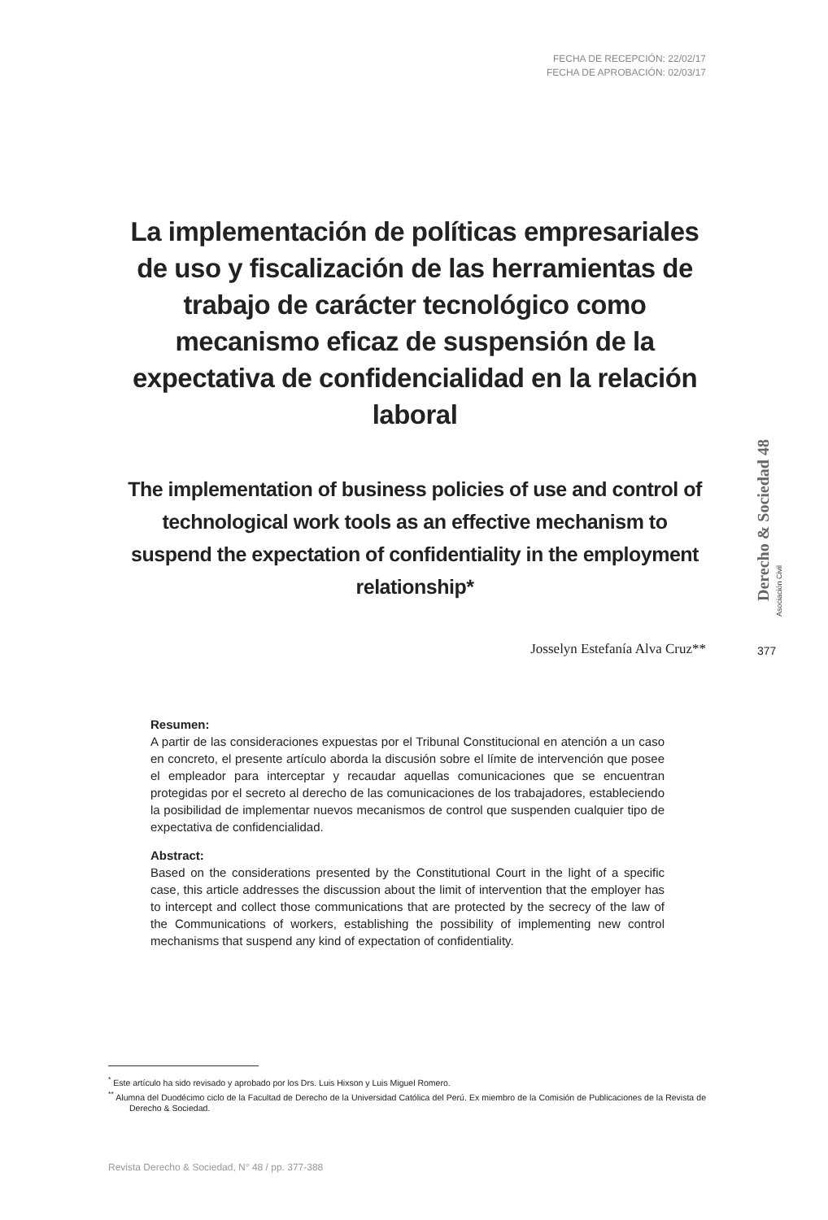FECHA DE RECEPCIÓN: 22/02/17
FECHA DE APROBACIÓN: 02/03/17
La implementación de políticas empresariales de uso y fiscalización de las herramientas de trabajo de carácter tecnológico como mecanismo eficaz de suspensión de la expectativa de confidencialidad en la relación laboral
The implementation of business policies of use and control of technological work tools as an effective mechanism to suspend the expectation of confidentiality in the employment relationship*
Josselyn Estefanía Alva Cruz**
Resumen:
A partir de las consideraciones expuestas por el Tribunal Constitucional en atención a un caso en concreto, el presente artículo aborda la discusión sobre el límite de intervención que posee el empleador para interceptar y recaudar aquellas comunicaciones que se encuentran protegidas por el secreto al derecho de las comunicaciones de los trabajadores, estableciendo la posibilidad de implementar nuevos mecanismos de control que suspenden cualquier tipo de expectativa de confidencialidad.
Abstract:
Based on the considerations presented by the Constitutional Court in the light of a specific case, this article addresses the discussion about the limit of intervention that the employer has to intercept and collect those communications that are protected by the secrecy of the law of the Communications of workers, establishing the possibility of implementing new control mechanisms that suspend any kind of expectation of confidentiality.
Derecho & Sociedad 48
Asociación Civil
377
<sup>*</sup> Este artículo ha sido revisado y aprobado por los Drs. Luis Hixson y Luis Miguel Romero.
<sup>**</sup> Alumna del Duodécimo ciclo de la Facultad de Derecho de la Universidad Católica del Perú. Ex miembro de la Comisión de Publicaciones de la Revista de Derecho & Sociedad.
Revista Derecho & Sociedad, N° 48 / pp. 377-388